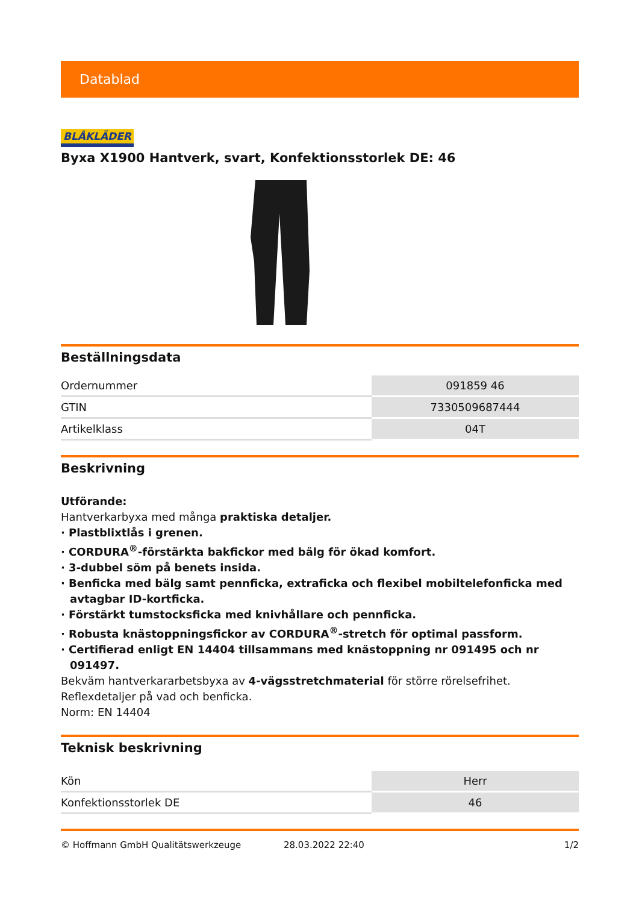Datablad
BLÅKLÄDER
Byxa X1900 Hantverk, svart, Konfektionsstorlek DE: 46
Beställningsdata
| Ordernummer | 091859 46 |
| GTIN | 7330509687444 |
| Artikelklass | 04T |
Beskrivning
Utförande:
Hantverkarbyxa med många praktiska detaljer.
· Plastblixtlås i grenen.
· CORDURA<sup>®</sup>-förstärkta bakfickor med bälg för ökad komfort.
· 3-dubbel söm på benets insida.
· Benficka med bälg samt pennficka, extraficka och flexibel mobiltelefonficka med avtagbar ID-kortficka.
· Förstärkt tumstocksficka med knivhållare och pennficka.
· Robusta knästoppningsfickor av CORDURA<sup>®</sup>-stretch för optimal passform.
· Certifierad enligt EN 14404 tillsammans med knästoppning nr 091495 och nr 091497.
Bekväm hantverkararbetsbyxa av 4-vägsstretchmaterial för större rörelsefrihet. Reflexdetaljer på vad och benficka.
Norm: EN 14404
Teknisk beskrivning
| Kön | Herr |
| Konfektionsstorlek DE | 46 |
© Hoffmann GmbH Qualitätswerkzeuge 28.03.2022 22:40 1/2